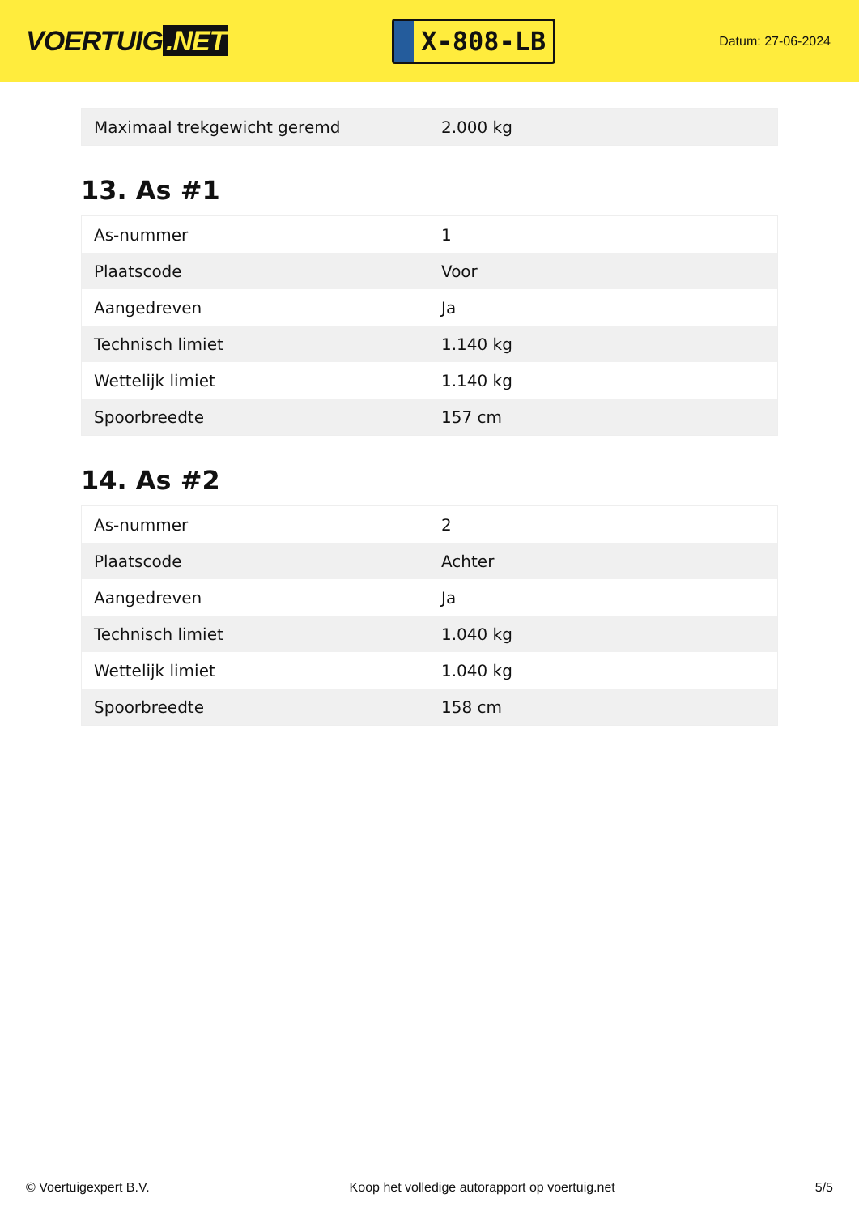VOERTUIG.NET
X-808-LB
Datum: 27-06-2024
| Maximaal trekgewicht geremd | 2.000 kg |
13. As #1
| As-nummer | 1 |
| Plaatscode | Voor |
| Aangedreven | Ja |
| Technisch limiet | 1.140 kg |
| Wettelijk limiet | 1.140 kg |
| Spoorbreedte | 157 cm |
14. As #2
| As-nummer | 2 |
| Plaatscode | Achter |
| Aangedreven | Ja |
| Technisch limiet | 1.040 kg |
| Wettelijk limiet | 1.040 kg |
| Spoorbreedte | 158 cm |
© Voertuigexpert B.V. Koop het volledige autorapport op voertuig.net 5/5